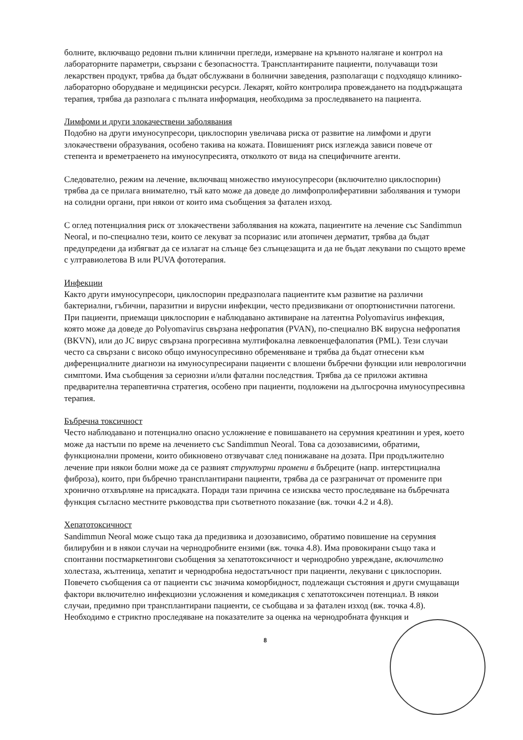болните, включващо редовни пълни клинични прегледи, измерване на кръвното налягане и контрол на лабораторните параметри, свързани с безопасността. Трансплантираните пациенти, получаващи този лекарствен продукт, трябва да бъдат обслужвани в болнични заведения, разполагащи с подходящо клинико-лабораторно оборудване и медицински ресурси. Лекарят, който контролира провеждането на поддържащата терапия, трябва да разполага с пълната информация, необходима за проследяването на пациента.
Лимфоми и други злокачествени заболявания
Подобно на други имуносупресори, циклоспорин увеличава риска от развитие на лимфоми и други злокачествени образувания, особено такива на кожата. Повишеният риск изглежда зависи повече от степента и времетраенето на имуносупресията, отколкото от вида на специфичните агенти.
Следователно, режим на лечение, включващ множество имуносупресори (включително циклоспорин) трябва да се прилага внимателно, тъй като може да доведе до лимфопролиферативни заболявания и тумори на солидни органи, при някои от които има съобщения за фатален изход.
С оглед потенциалния риск от злокачествени заболявания на кожата, пациентите на лечение със Sandimmun Neoral, и по-специално тези, които се лекуват за псориазис или атопичен дерматит, трябва да бъдат предупредени да избягват да се излагат на слънце без слънцезащита и да не бъдат лекувани по същото време с ултравиолетова B или PUVA фототерапия.
Инфекции
Както други имуносупресори, циклоспорин предразполага пациентите към развитие на различни бактериални, гъбични, паразитни и вирусни инфекции, често предизвикани от опортюнистични патогени. При пациенти, приемащи циклоспорин е наблюдавано активиране на латентна Polyomavirus инфекция, която може да доведе до Polyomavirus свързана нефропатия (PVAN), по-специално BK вирусна нефропатия (BKVN), или до JC вирус свързана прогресивна мултифокална левкоенцефалопатия (PML). Тези случаи често са свързани с високо общо имуносупресивно обременяване и трябва да бъдат отнесени към диференциалните диагнози на имуносупресирани пациенти с влошени бъбречни функции или неврологични симптоми. Има съобщения за сериозни и/или фатални последствия. Трябва да се приложи активна предварителна терапевтична стратегия, особено при пациенти, подложени на дългосрочна имуносупресивна терапия.
Бъбречна токсичност
Често наблюдавано и потенциално опасно усложнение е повишаването на серумния креатинин и урея, което може да настъпи по време на лечението със Sandimmun Neoral. Това са дозозависими, обратими, функционални промени, които обикновено отзвучават след понижаване на дозата. При продължително лечение при някои болни може да се развият структурни промени в бъбреците (напр. интерстициална фиброза), които, при бъбречно трансплантирани пациенти, трябва да се разграничат от промените при хронично отхвърляне на присадката. Поради тази причина се изисква често проследяване на бъбречната функция съгласно местните ръководства при съответното показание (вж. точки 4.2 и 4.8).
Хепатотоксичност
Sandimmun Neoral може също така да предизвика и дозозависимо, обратимо повишение на серумния билирубин и в някои случаи на чернодробните ензими (вж. точка 4.8). Има провокирани също така и спонтанни постмаркетингови съобщения за хепатотоксичност и чернодробно увреждане, включително холестаза, жълтеница, хепатит и чернодробна недостатъчност при пациенти, лекувани с циклоспорин. Повечето съобщения са от пациенти със значима коморбидност, подлежащи състояния и други смущаващи фактори включително инфекциозни усложнения и комедикация с хепатотоксичен потенциал. В някои случаи, предимно при трансплантирани пациенти, се съобщава и за фатален изход (вж. точка 4.8). Необходимо е стриктно проследяване на показателите за оценка на чернодробната функция и
8